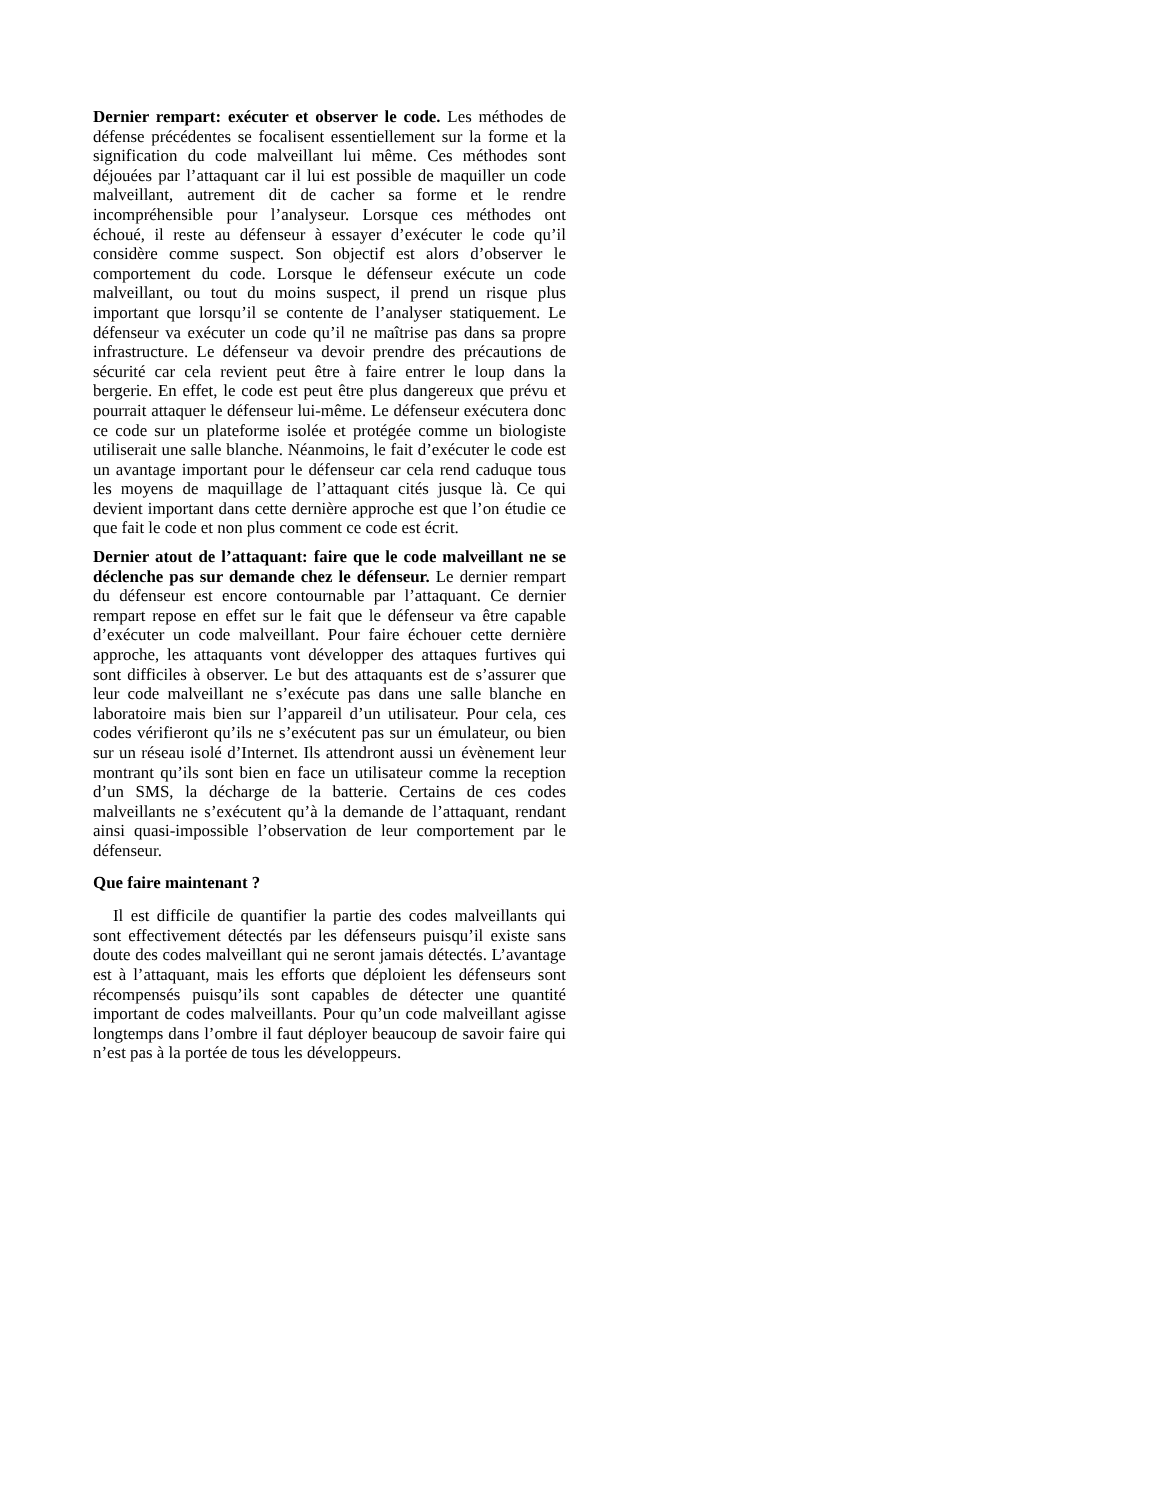Dernier rempart: exécuter et observer le code. Les méthodes de défense précédentes se focalisent essentiellement sur la forme et la signification du code malveillant lui même. Ces méthodes sont déjouées par l’attaquant car il lui est possible de maquiller un code malveillant, autrement dit de cacher sa forme et le rendre incompréhensible pour l’analyseur. Lorsque ces méthodes ont échoué, il reste au défenseur à essayer d’exécuter le code qu’il considère comme suspect. Son objectif est alors d’observer le comportement du code. Lorsque le défenseur exécute un code malveillant, ou tout du moins suspect, il prend un risque plus important que lorsqu’il se contente de l’analyser statiquement. Le défenseur va exécuter un code qu’il ne maîtrise pas dans sa propre infrastructure. Le défenseur va devoir prendre des précautions de sécurité car cela revient peut être à faire entrer le loup dans la bergerie. En effet, le code est peut être plus dangereux que prévu et pourrait attaquer le défenseur lui-même. Le défenseur exécutera donc ce code sur un plateforme isolée et protégée comme un biologiste utiliserait une salle blanche. Néanmoins, le fait d’exécuter le code est un avantage important pour le défenseur car cela rend caduque tous les moyens de maquillage de l’attaquant cités jusque là. Ce qui devient important dans cette dernière approche est que l’on étudie ce que fait le code et non plus comment ce code est écrit.
Dernier atout de l’attaquant: faire que le code malveillant ne se déclenche pas sur demande chez le défenseur. Le dernier rempart du défenseur est encore contournable par l’attaquant. Ce dernier rempart repose en effet sur le fait que le défenseur va être capable d’exécuter un code malveillant. Pour faire échouer cette dernière approche, les attaquants vont développer des attaques furtives qui sont difficiles à observer. Le but des attaquants est de s’assurer que leur code malveillant ne s’exécute pas dans une salle blanche en laboratoire mais bien sur l’appareil d’un utilisateur. Pour cela, ces codes vérifieront qu’ils ne s’exécutent pas sur un émulateur, ou bien sur un réseau isolé d’Internet. Ils attendront aussi un évènement leur montrant qu’ils sont bien en face un utilisateur comme la reception d’un SMS, la décharge de la batterie. Certains de ces codes malveillants ne s’exécutent qu’à la demande de l’attaquant, rendant ainsi quasi-impossible l’observation de leur comportement par le défenseur.
Que faire maintenant ?
Il est difficile de quantifier la partie des codes malveillants qui sont effectivement détectés par les défenseurs puisqu’il existe sans doute des codes malveillant qui ne seront jamais détectés. L’avantage est à l’attaquant, mais les efforts que déploient les défenseurs sont récompensés puisqu’ils sont capables de détecter une quantité important de codes malveillants. Pour qu’un code malveillant agisse longtemps dans l’ombre il faut déployer beaucoup de savoir faire qui n’est pas à la portée de tous les développeurs.